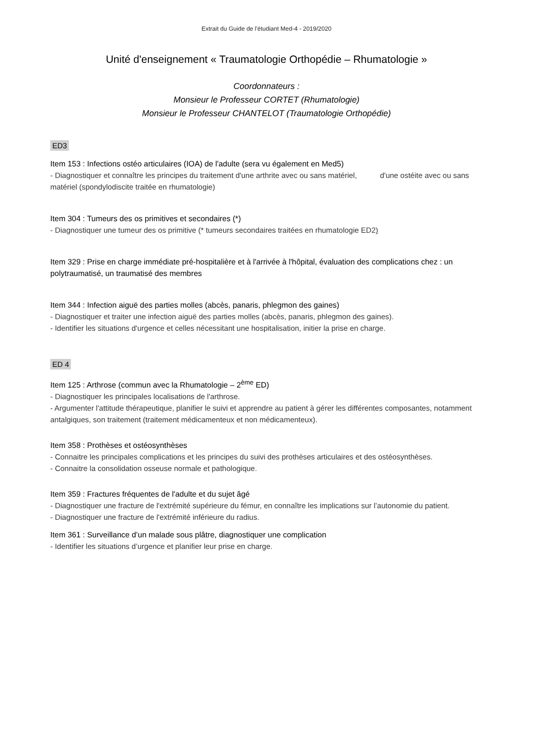Extrait du Guide de l'étudiant Med-4 - 2019/2020
Unité d'enseignement « Traumatologie Orthopédie – Rhumatologie »
Coordonnateurs :
Monsieur le Professeur CORTET (Rhumatologie)
Monsieur le Professeur CHANTELOT (Traumatologie Orthopédie)
ED3
Item 153 : Infections ostéo articulaires (IOA) de l'adulte (sera vu également en Med5)
- Diagnostiquer et connaître les principes du traitement d'une arthrite avec ou sans matériel, d'une ostéite avec ou sans matériel (spondylodiscite traitée en rhumatologie)
Item 304 : Tumeurs des os primitives et secondaires (*)
- Diagnostiquer une tumeur des os primitive (* tumeurs secondaires traitées en rhumatologie ED2)
Item 329 : Prise en charge immédiate pré-hospitalière et à l'arrivée à l'hôpital, évaluation des complications chez : un polytraumatisé, un traumatisé des membres
Item 344 : Infection aiguë des parties molles (abcès, panaris, phlegmon des gaines)
- Diagnostiquer et traiter une infection aiguë des parties molles (abcès, panaris, phlegmon des gaines).
- Identifier les situations d'urgence et celles nécessitant une hospitalisation, initier la prise en charge.
ED 4
Item 125 : Arthrose (commun avec la Rhumatologie – 2<sup>ème</sup> ED)
- Diagnostiquer les principales localisations de l'arthrose.
- Argumenter l'attitude thérapeutique, planifier le suivi et apprendre au patient à gérer les différentes composantes, notamment antalgiques, son traitement (traitement médicamenteux et non médicamenteux).
Item 358 : Prothèses et ostéosynthèses
- Connaitre les principales complications et les principes du suivi des prothèses articulaires et des ostéosynthèses.
- Connaitre la consolidation osseuse normale et pathologique.
Item 359 : Fractures fréquentes de l'adulte et du sujet âgé
- Diagnostiquer une fracture de l'extrémité supérieure du fémur, en connaître les implications sur l’autonomie du patient.
- Diagnostiquer une fracture de l'extrémité inférieure du radius.
Item 361 : Surveillance d’un malade sous plâtre, diagnostiquer une complication
- Identifier les situations d’urgence et planifier leur prise en charge.